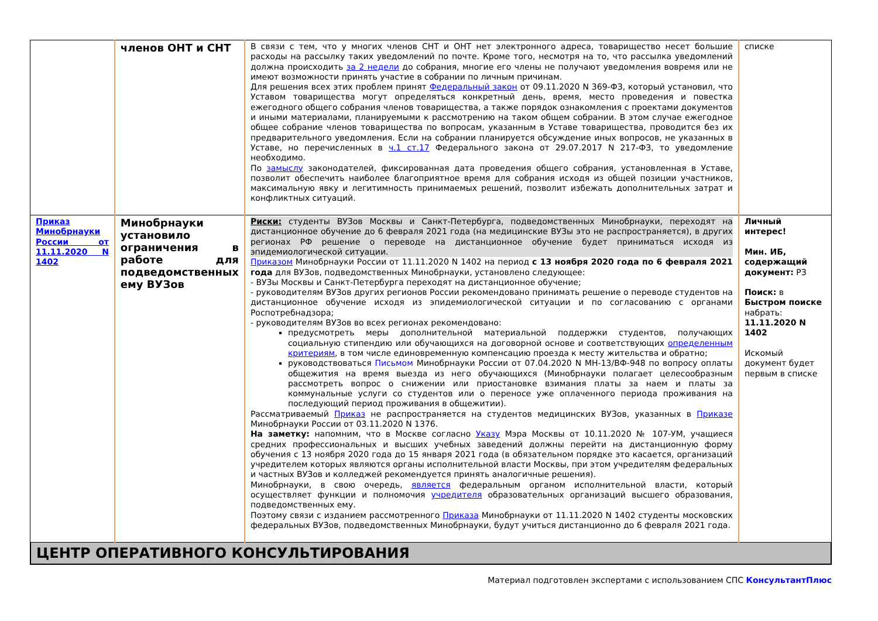| | членов ОНТ и СНТ | В связи с тем, что у многих членов СНТ и ОНТ нет электронного адреса, товарищество несет большие расходы на рассылку таких уведомлений по почте. Кроме того, несмотря на то, что рассылка уведомлений должна происходить за 2 недели до собрания, многие его члены не получают уведомления вовремя или не имеют возможности принять участие в собрании по личным причинам. Для решения всех этих проблем принят Федеральный закон от 09.11.2020 N 369-ФЗ, который установил, что Уставом товарищества могут определяться конкретный день, время, место проведения и повестка ежегодного общего собрания членов товарищества, а также порядок ознакомления с проектами документов и иными материалами, планируемыми к рассмотрению на таком общем собрании. В этом случае ежегодное общее собрание членов товарищества по вопросам, указанным в Уставе товарищества, проводится без их предварительного уведомления. Если на собрании планируется обсуждение иных вопросов, не указанных в Уставе, но перечисленных в ч.1 ст.17 Федерального закона от 29.07.2017 N 217-ФЗ, то уведомление необходимо. По замыслу законодателей, фиксированная дата проведения общего собрания, установленная в Уставе, позволит обеспечить наиболее благоприятное время для собрания исходя из общей позиции участников, максимальную явку и легитимность принимаемых решений, позволит избежать дополнительных затрат и конфликтных ситуаций. | списке |
| Приказ Минобрнауки России от 11.11.2020 N 1402 | Минобрнауки установило ограничения в работе для подведомственных ему ВУЗов | Риски: студенты ВУЗов Москвы и Санкт-Петербурга, подведомственных Минобрнауки, переходят на дистанционное обучение до 6 февраля 2021 года (на медицинские ВУЗы это не распространяется), в других регионах РФ решение о переводе на дистанционное обучение будет приниматься исходя из эпидемиологической ситуации. Приказом Минобрнауки России от 11.11.2020 N 1402 на период с 13 ноября 2020 года по 6 февраля 2021 года для ВУЗов, подведомственных Минобрнауки, установлено следующее: - ВУЗы Москвы и Санкт-Петербурга переходят на дистанционное обучение; - руководителям ВУЗов других регионов России рекомендовано принимать решение о переводе студентов на дистанционное обучение исходя из эпидемиологической ситуации и по согласованию с органами Роспотребнадзора; - руководителям ВУЗов во всех регионах рекомендовано: предусмотреть меры дополнительной материальной поддержки студентов, получающих социальную стипендию или обучающихся на договорной основе и соответствующих определенным критериям , в том числе единовременную компенсацию проезда к месту жительства и обратно; руководствоваться Письмом Минобрнауки России от 07.04.2020 N МН-13/ВФ-948 по вопросу оплаты общежития на время выезда из него обучающихся (Минобрнауки полагает целесообразным рассмотреть вопрос о снижении или приостановке взимания платы за наем и платы за коммунальные услуги со студентов или о переносе уже оплаченного периода проживания на последующий период проживания в общежитии). Рассматриваемый Приказ не распространяется на студентов медицинских ВУЗов, указанных в Приказе Минобрнауки России от 03.11.2020 N 1376. На заметку: напомним, что в Москве согласно Указу Мэра Москвы от 10.11.2020 № 107-УМ, учащиеся средних профессиональных и высших учебных заведений должны перейти на дистанционную форму обучения с 13 ноября 2020 года до 15 января 2021 года (в обязательном порядке это касается, организаций учредителем которых являются органы исполнительной власти Москвы, при этом учредителям федеральных и частных ВУЗов и колледжей рекомендуется принять аналогичные решения). Минобрнауки, в свою очередь, является федеральным органом исполнительной власти, который осуществляет функции и полномочия учредителя образовательных организаций высшего образования, подведомственных ему. Поэтому связи с изданием рассмотренного Приказа Минобрнауки от 11.11.2020 N 1402 студенты московских федеральных ВУЗов, подведомственных Минобрнауки, будут учиться дистанционно до 6 февраля 2021 года. | Личный интерес! Мин. ИБ, содержащий документ: РЗ Поиск: в Быстром поиске набрать: 11.11.2020 N 1402 Искомый документ будет первым в списке |
ЦЕНТР ОПЕРАТИВНОГО КОНСУЛЬТИРОВАНИЯ
Материал подготовлен экспертами с использованием СПС КонсультантПлюс